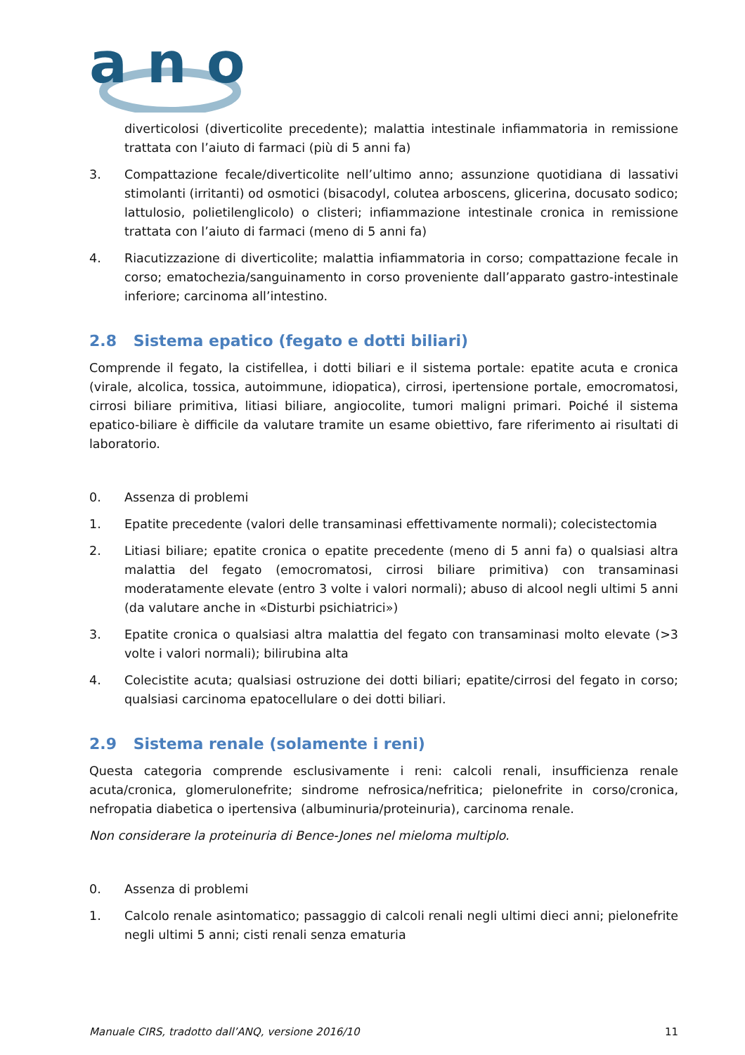a n o
diverticolosi (diverticolite precedente); malattia intestinale infiammatoria in remissione trattata con l’aiuto di farmaci (più di 5 anni fa)
3. Compattazione fecale/diverticolite nell’ultimo anno; assunzione quotidiana di lassativi stimolanti (irritanti) od osmotici (bisacodyl, colutea arboscens, glicerina, docusato sodico; lattulosio, polietilenglicolo) o clisteri; infiammazione intestinale cronica in remissione trattata con l’aiuto di farmaci (meno di 5 anni fa)
4. Riacutizzazione di diverticolite; malattia infiammatoria in corso; compattazione fecale in corso; ematochezia/sanguinamento in corso proveniente dall’apparato gastro-intestinale inferiore; carcinoma all’intestino.
2.8 Sistema epatico (fegato e dotti biliari)
Comprende il fegato, la cistifellea, i dotti biliari e il sistema portale: epatite acuta e cronica (virale, alcolica, tossica, autoimmune, idiopatica), cirrosi, ipertensione portale, emocromatosi, cirrosi biliare primitiva, litiasi biliare, angiocolite, tumori maligni primari. Poiché il sistema epatico-biliare è difficile da valutare tramite un esame obiettivo, fare riferimento ai risultati di laboratorio.
0. Assenza di problemi
1. Epatite precedente (valori delle transaminasi effettivamente normali); colecistectomia
2. Litiasi biliare; epatite cronica o epatite precedente (meno di 5 anni fa) o qualsiasi altra malattia del fegato (emocromatosi, cirrosi biliare primitiva) con transaminasi moderatamente elevate (entro 3 volte i valori normali); abuso di alcool negli ultimi 5 anni (da valutare anche in «Disturbi psichiatrici»)
3. Epatite cronica o qualsiasi altra malattia del fegato con transaminasi molto elevate (>3 volte i valori normali); bilirubina alta
4. Colecistite acuta; qualsiasi ostruzione dei dotti biliari; epatite/cirrosi del fegato in corso; qualsiasi carcinoma epatocellulare o dei dotti biliari.
2.9 Sistema renale (solamente i reni)
Questa categoria comprende esclusivamente i reni: calcoli renali, insufficienza renale acuta/cronica, glomerulonefrite; sindrome nefrosica/nefritica; pielonefrite in corso/cronica, nefropatia diabetica o ipertensiva (albuminuria/proteinuria), carcinoma renale.
Non considerare la proteinuria di Bence-Jones nel mieloma multiplo.
0. Assenza di problemi
1. Calcolo renale asintomatico; passaggio di calcoli renali negli ultimi dieci anni; pielonefrite negli ultimi 5 anni; cisti renali senza ematuria
Manuale CIRS, tradotto dall’ANQ, versione 2016/10 11